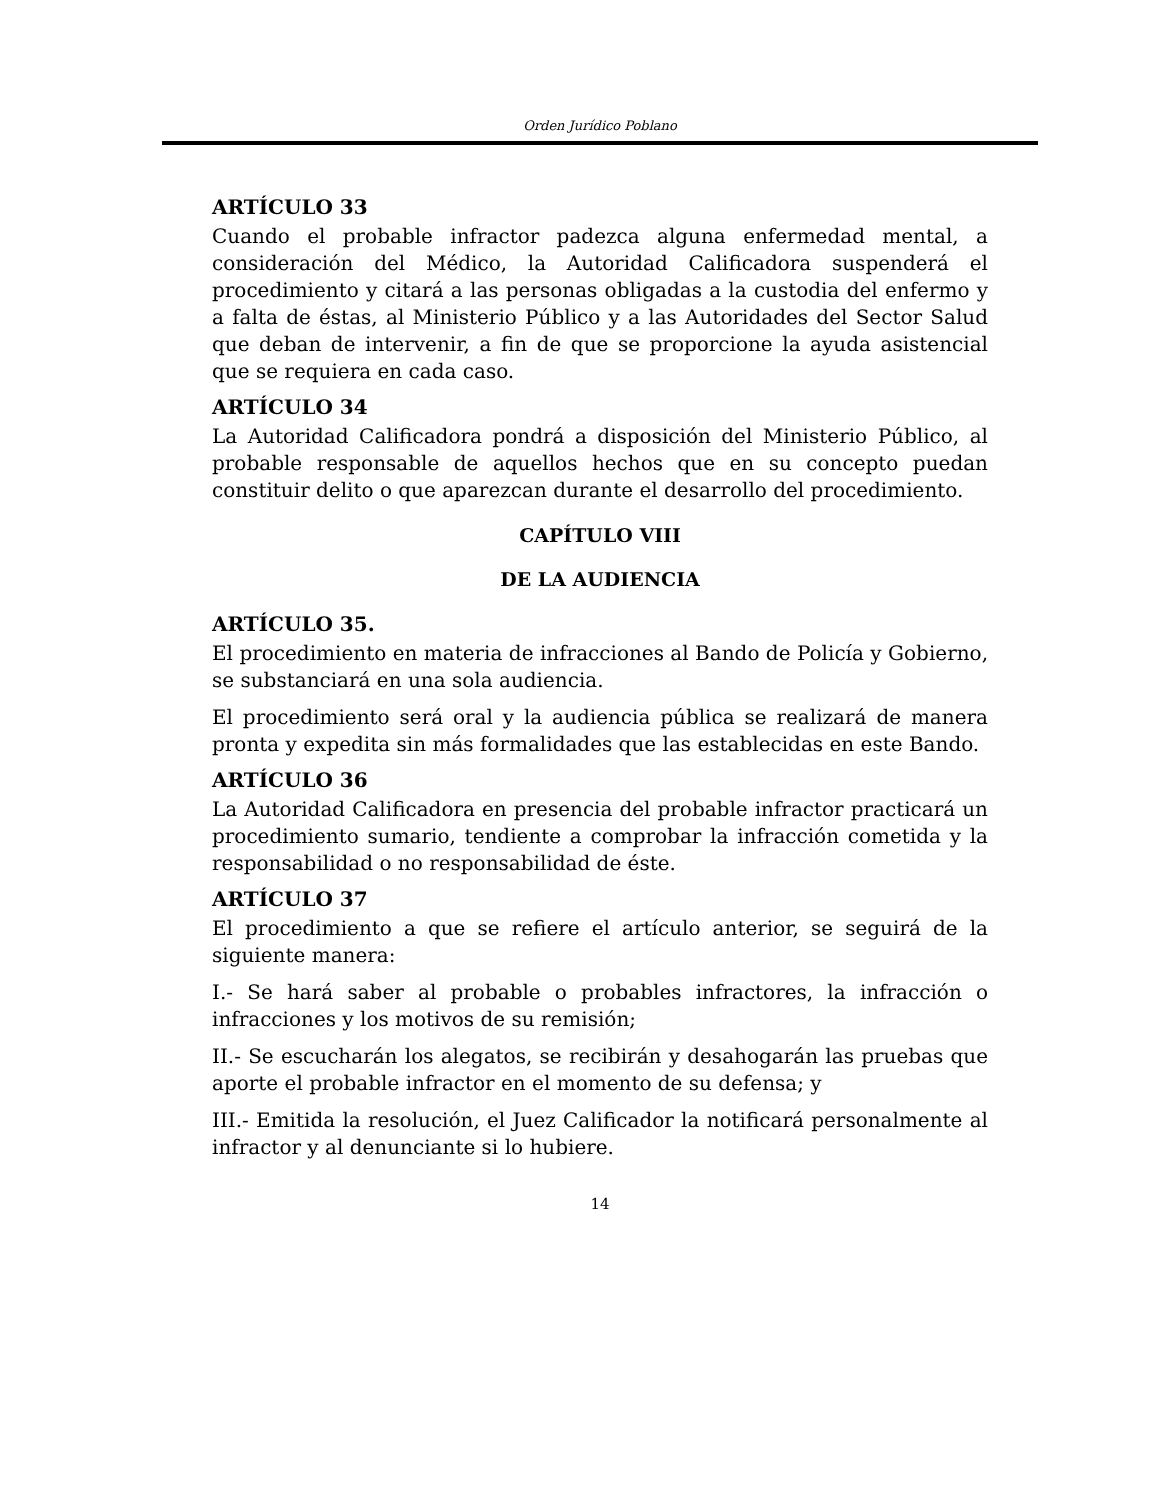Orden Jurídico Poblano
ARTÍCULO 33
Cuando el probable infractor padezca alguna enfermedad mental, a consideración del Médico, la Autoridad Calificadora suspenderá el procedimiento y citará a las personas obligadas a la custodia del enfermo y a falta de éstas, al Ministerio Público y a las Autoridades del Sector Salud que deban de intervenir, a fin de que se proporcione la ayuda asistencial que se requiera en cada caso.
ARTÍCULO 34
La Autoridad Calificadora pondrá a disposición del Ministerio Público, al probable responsable de aquellos hechos que en su concepto puedan constituir delito o que aparezcan durante el desarrollo del procedimiento.
CAPÍTULO VIII
DE LA AUDIENCIA
ARTÍCULO 35.
El procedimiento en materia de infracciones al Bando de Policía y Gobierno, se substanciará en una sola audiencia.
El procedimiento será oral y la audiencia pública se realizará de manera pronta y expedita sin más formalidades que las establecidas en este Bando.
ARTÍCULO 36
La Autoridad Calificadora en presencia del probable infractor practicará un procedimiento sumario, tendiente a comprobar la infracción cometida y la responsabilidad o no responsabilidad de éste.
ARTÍCULO 37
El procedimiento a que se refiere el artículo anterior, se seguirá de la siguiente manera:
I.- Se hará saber al probable o probables infractores, la infracción o infracciones y los motivos de su remisión;
II.- Se escucharán los alegatos, se recibirán y desahogarán las pruebas que aporte el probable infractor en el momento de su defensa; y
III.- Emitida la resolución, el Juez Calificador la notificará personalmente al infractor y al denunciante si lo hubiere.
14